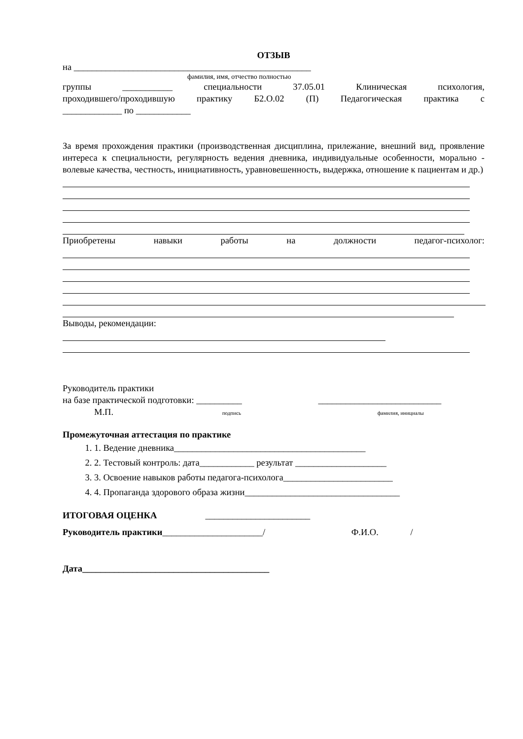ОТЗЫВ
на ____________________________________________________
фамилия, имя, отчество полностью
группы ___________ специальности 37.05.01 Клиническая психология,
проходившего/проходившую практику Б2.О.02 (П) Педагогическая практика с
_____________ по ____________
За время прохождения практики (производственная дисциплина, прилежание, внешний вид, проявление интереса к специальности, регулярность ведения дневника, индивидуальные особенности, морально - волевые качества, честность, инициативность, уравновешенность, выдержка, отношение к пациентам и др.)
Приобретены навыки работы на должности педагог-психолог:
Выводы, рекомендации:
Руководитель практики
на базе практической подготовки: __________ ___________________________
М.П. подпись фамилия, инициалы
Промежуточная аттестация по практике
1. 1. Ведение дневника__________________________________________
2. 2. Тестовый контроль: дата____________ результат ____________________
3. 3. Освоение навыков работы педагога-психолога________________________
4. 4. Пропаганда здорового образа жизни__________________________________
ИТОГОВАЯ ОЦЕНКА _______________________
Руководитель практики______________________/ Ф.И.О. /
Дата_________________________________________